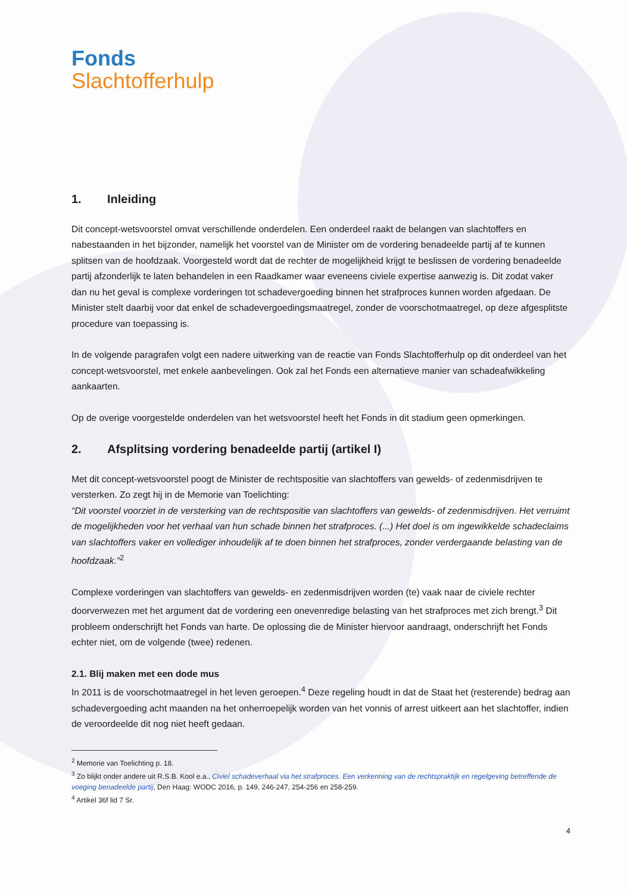Fonds
Slachtofferhulp
1. Inleiding
Dit concept-wetsvoorstel omvat verschillende onderdelen. Een onderdeel raakt de belangen van slachtoffers en nabestaanden in het bijzonder, namelijk het voorstel van de Minister om de vordering benadeelde partij af te kunnen splitsen van de hoofdzaak. Voorgesteld wordt dat de rechter de mogelijkheid krijgt te beslissen de vordering benadeelde partij afzonderlijk te laten behandelen in een Raadkamer waar eveneens civiele expertise aanwezig is. Dit zodat vaker dan nu het geval is complexe vorderingen tot schadevergoeding binnen het strafproces kunnen worden afgedaan. De Minister stelt daarbij voor dat enkel de schadevergoedingsmaatregel, zonder de voorschotmaatregel, op deze afgesplitste procedure van toepassing is.
In de volgende paragrafen volgt een nadere uitwerking van de reactie van Fonds Slachtofferhulp op dit onderdeel van het concept-wetsvoorstel, met enkele aanbevelingen. Ook zal het Fonds een alternatieve manier van schadeafwikkeling aankaarten.
Op de overige voorgestelde onderdelen van het wetsvoorstel heeft het Fonds in dit stadium geen opmerkingen.
2. Afsplitsing vordering benadeelde partij (artikel I)
Met dit concept-wetsvoorstel poogt de Minister de rechtspositie van slachtoffers van gewelds- of zedenmisdrijven te versterken. Zo zegt hij in de Memorie van Toelichting:
“Dit voorstel voorziet in de versterking van de rechtspositie van slachtoffers van gewelds- of zedenmisdrijven. Het verruimt de mogelijkheden voor het verhaal van hun schade binnen het strafproces. (...) Het doel is om ingewikkelde schadeclaims van slachtoffers vaker en vollediger inhoudelijk af te doen binnen het strafproces, zonder verdergaande belasting van de hoofdzaak.”<sup>2</sup>
Complexe vorderingen van slachtoffers van gewelds- en zedenmisdrijven worden (te) vaak naar de civiele rechter doorverwezen met het argument dat de vordering een onevenredige belasting van het strafproces met zich brengt.<sup>3</sup> Dit probleem onderschrijft het Fonds van harte. De oplossing die de Minister hiervoor aandraagt, onderschrijft het Fonds echter niet, om de volgende (twee) redenen.
2.1. Blij maken met een dode mus
In 2011 is de voorschotmaatregel in het leven geroepen.<sup>4</sup> Deze regeling houdt in dat de Staat het (resterende) bedrag aan schadevergoeding acht maanden na het onherroepelijk worden van het vonnis of arrest uitkeert aan het slachtoffer, indien de veroordeelde dit nog niet heeft gedaan.
<sup>2</sup> Memorie van Toelichting p. 18.
<sup>3</sup> Zo blijkt onder andere uit R.S.B. Kool e.a., Civiel schadeverhaal via het strafproces. Een verkenning van de rechtspraktijk en regelgeving betreffende de voeging benadeelde partij, Den Haag: WODC 2016, p. 149, 246-247, 254-256 en 258-259.
<sup>4</sup> Artikel 36f lid 7 Sr.
4